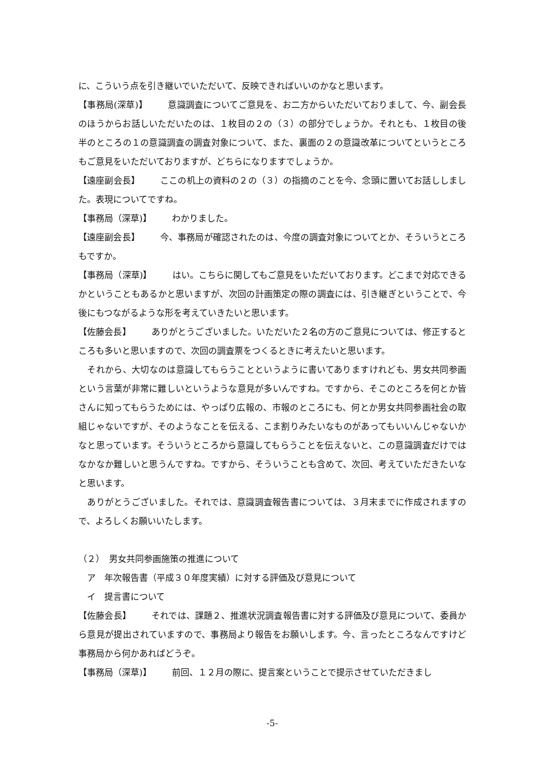に、こういう点を引き継いでいただいて、反映できればいいのかなと思います。
【事務局(深草)】 意識調査についてご意見を、お二方からいただいておりまして、今、副会長のほうからお話しいただいたのは、１枚目の２の（３）の部分でしょうか。それとも、１枚目の後半のところの１の意識調査の調査対象について、また、裏面の２の意識改革についてというところもご意見をいただいておりますが、どちらになりますでしょうか。
【遠座副会長】 ここの机上の資料の２の（３）の指摘のことを今、念頭に置いてお話ししました。表現についてですね。
【事務局（深草)】 わかりました。
【遠座副会長】 今、事務局が確認されたのは、今度の調査対象についてとか、そういうところもですか。
【事務局（深草)】 はい。こちらに関してもご意見をいただいております。どこまで対応できるかということもあるかと思いますが、次回の計画策定の際の調査には、引き継ぎということで、今後にもつながるような形を考えていきたいと思います。
【佐藤会長】 ありがとうございました。いただいた２名の方のご意見については、修正するところも多いと思いますので、次回の調査票をつくるときに考えたいと思います。
　それから、大切なのは意識してもらうことというように書いてありますけれども、男女共同参画という言葉が非常に難しいというような意見が多いんですね。ですから、そこのところを何とか皆さんに知ってもらうためには、やっぱり広報の、市報のところにも、何とか男女共同参画社会の取組じゃないですが、そのようなことを伝える、こま割りみたいなものがあってもいいんじゃないかなと思っています。そういうところから意識してもらうことを伝えないと、この意識調査だけではなかなか難しいと思うんですね。ですから、そういうことも含めて、次回、考えていただきたいなと思います。
　ありがとうございました。それでは、意識調査報告書については、３月末までに作成されますので、よろしくお願いいたします。
（２）　男女共同参画施策の推進について
　ア　年次報告書（平成３０年度実績）に対する評価及び意見について
　イ　提言書について
【佐藤会長】 それでは、課題２、推進状況調査報告書に対する評価及び意見について、委員から意見が提出されていますので、事務局より報告をお願いします。今、言ったところなんですけど事務局から何かあればどうぞ。
【事務局（深草)】 前回、１２月の際に、提言案ということで提示させていただきまし
-5-